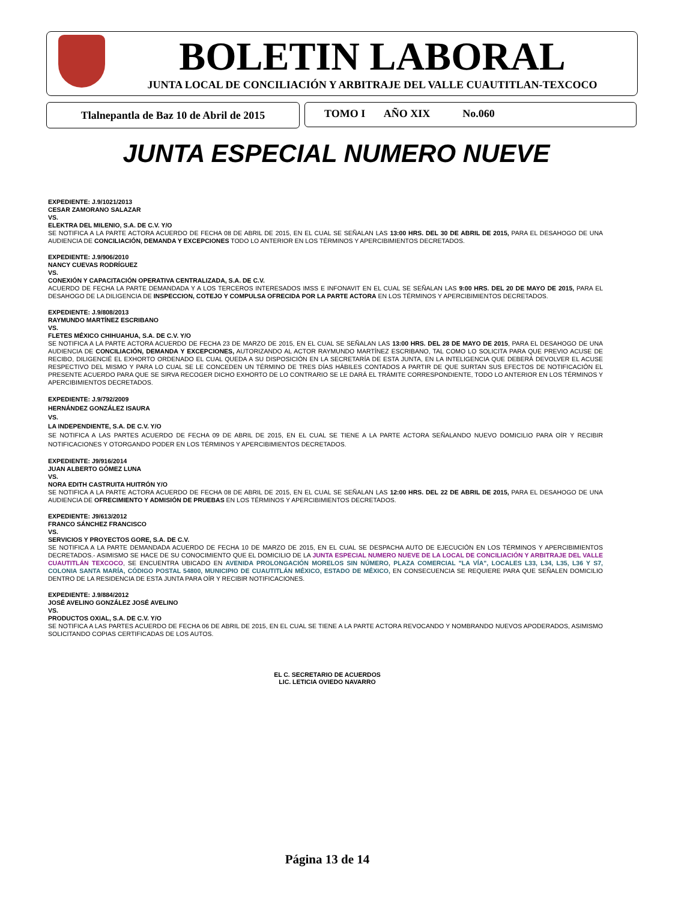BOLETIN LABORAL
JUNTA LOCAL DE CONCILIACIÓN Y ARBITRAJE DEL VALLE CUAUTITLAN-TEXCOCO
Tlalnepantla de Baz 10 de Abril de 2015
TOMO I AÑO XIX No.060
JUNTA ESPECIAL NUMERO NUEVE
EXPEDIENTE: J.9/1021/2013
CESAR ZAMORANO SALAZAR
VS.
ELEKTRA DEL MILENIO, S.A. DE C.V. Y/O
SE NOTIFICA A LA PARTE ACTORA ACUERDO DE FECHA 08 DE ABRIL DE 2015, EN EL CUAL SE SEÑALAN LAS 13:00 HRS. DEL 30 DE ABRIL DE 2015, PARA EL DESAHOGO DE UNA AUDIENCIA DE CONCILIACIÓN, DEMANDA Y EXCEPCIONES TODO LO ANTERIOR EN LOS TÉRMINOS Y APERCIBIMIENTOS DECRETADOS.
EXPEDIENTE: J.9/906/2010
NANCY CUEVAS RODRÍGUEZ
VS.
CONEXIÓN Y CAPACITACIÓN OPERATIVA CENTRALIZADA, S.A. DE C.V.
ACUERDO DE FECHA LA PARTE DEMANDADA Y A LOS TERCEROS INTERESADOS IMSS E INFONAVIT EN EL CUAL SE SEÑALAN LAS 9:00 HRS. DEL 20 DE MAYO DE 2015, PARA EL DESAHOGO DE LA DILIGENCIA DE INSPECCION, COTEJO Y COMPULSA OFRECIDA POR LA PARTE ACTORA EN LOS TÉRMINOS Y APERCIBIMIENTOS DECRETADOS.
EXPEDIENTE: J.9/808/2013
RAYMUNDO MARTÍNEZ ESCRIBANO
VS.
FLETES MÉXICO CHIHUAHUA, S.A. DE C.V. Y/O
SE NOTIFICA A LA PARTE ACTORA ACUERDO DE FECHA 23 DE MARZO DE 2015, EN EL CUAL SE SEÑALAN LAS 13:00 HRS. DEL 28 DE MAYO DE 2015, PARA EL DESAHOGO DE UNA AUDIENCIA DE CONCILIACIÓN, DEMANDA Y EXCEPCIONES, AUTORIZANDO AL ACTOR RAYMUNDO MARTÍNEZ ESCRIBANO, TAL COMO LO SOLICITA PARA QUE PREVIO ACUSE DE RECIBO, DILIGENCIÉ EL EXHORTO ORDENADO EL CUAL QUEDA A SU DISPOSICIÓN EN LA SECRETARÍA DE ESTA JUNTA, EN LA INTELIGENCIA QUE DEBERÁ DEVOLVER EL ACUSE RESPECTIVO DEL MISMO Y PARA LO CUAL SE LE CONCEDEN UN TÉRMINO DE TRES DÍAS HÁBILES CONTADOS A PARTIR DE QUE SURTAN SUS EFECTOS DE NOTIFICACIÓN EL PRESENTE ACUERDO PARA QUE SE SIRVA RECOGER DICHO EXHORTO DE LO CONTRARIO SE LE DARÁ EL TRÁMITE CORRESPONDIENTE, TODO LO ANTERIOR EN LOS TÉRMINOS Y APERCIBIMIENTOS DECRETADOS.
EXPEDIENTE: J.9/792/2009
HERNÁNDEZ GONZÁLEZ ISAURA
VS.
LA INDEPENDIENTE, S.A. DE C.V. Y/O
SE NOTIFICA A LAS PARTES ACUERDO DE FECHA 09 DE ABRIL DE 2015, EN EL CUAL SE TIENE A LA PARTE ACTORA SEÑALANDO NUEVO DOMICILIO PARA OÍR Y RECIBIR NOTIFICACIONES Y OTORGANDO PODER EN LOS TÉRMINOS Y APERCIBIMIENTOS DECRETADOS.
EXPEDIENTE: J9/916/2014
JUAN ALBERTO GÓMEZ LUNA
VS.
NORA EDITH CASTRUITA HUITRÓN Y/O
SE NOTIFICA A LA PARTE ACTORA ACUERDO DE FECHA 08 DE ABRIL DE 2015, EN EL CUAL SE SEÑALAN LAS 12:00 HRS. DEL 22 DE ABRIL DE 2015, PARA EL DESAHOGO DE UNA AUDIENCIA DE OFRECIMIENTO Y ADMISIÓN DE PRUEBAS EN LOS TÉRMINOS Y APERCIBIMIENTOS DECRETADOS.
EXPEDIENTE: J9/613/2012
FRANCO SÁNCHEZ FRANCISCO
VS.
SERVICIOS Y PROYECTOS GORE, S.A. DE C.V.
SE NOTIFICA A LA PARTE DEMANDADA ACUERDO DE FECHA 10 DE MARZO DE 2015, EN EL CUAL SE DESPACHA AUTO DE EJECUCIÓN EN LOS TÉRMINOS Y APERCIBIMIENTOS DECRETADOS.- ASIMISMO SE HACE DE SU CONOCIMIENTO QUE EL DOMICILIO DE LA JUNTA ESPECIAL NUMERO NUEVE DE LA LOCAL DE CONCILIACIÓN Y ARBITRAJE DEL VALLE CUAUTITLÁN TEXCOCO, SE ENCUENTRA UBICADO EN AVENIDA PROLONGACIÓN MORELOS SIN NÚMERO, PLAZA COMERCIAL "LA VÍA", LOCALES L33, L34, L35, L36 Y S7, COLONIA SANTA MARÍA, CÓDIGO POSTAL 54800, MUNICIPIO DE CUAUTITLÁN MÉXICO, ESTADO DE MÉXICO, EN CONSECUENCIA SE REQUIERE PARA QUE SEÑALEN DOMICILIO DENTRO DE LA RESIDENCIA DE ESTA JUNTA PARA OÍR Y RECIBIR NOTIFICACIONES.
EXPEDIENTE: J.9/884/2012
JOSÉ AVELINO GONZÁLEZ JOSÉ AVELINO
VS.
PRODUCTOS OXIAL, S.A. DE C.V. Y/O
SE NOTIFICA A LAS PARTES ACUERDO DE FECHA 06 DE ABRIL DE 2015, EN EL CUAL SE TIENE A LA PARTE ACTORA REVOCANDO Y NOMBRANDO NUEVOS APODERADOS, ASIMISMO SOLICITANDO COPIAS CERTIFICADAS DE LOS AUTOS.
EL C. SECRETARIO DE ACUERDOS
LIC. LETICIA OVIEDO NAVARRO
Página 13 de 14